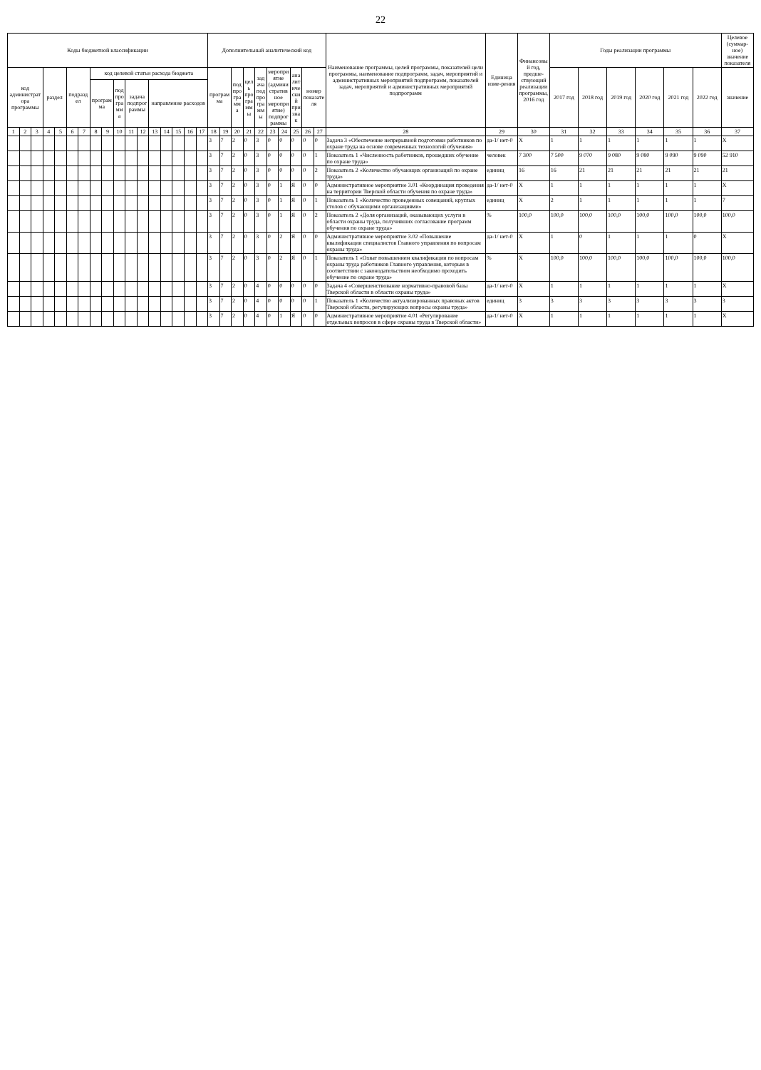22
| Коды бюджетной классификации | | | | | | | | | | | | | | | | | Дополнительный аналитический код | | | | | | | | | | Наименование программы, целей программы, показателей цели программы, наименование подпрограмм, задач, мероприятий и административных мероприятий подпрограмм, показателей задач, мероприятий и административных мероприятий подпрограмм | Единица изме-рения | Финансовый год, предше-ствующий реализации программы, 2016 год | Годы реализации программы | | | | | | Целевое (суммар-ное) значение показателя |
| --- | --- | --- | --- | --- | --- | --- | --- | --- | --- | --- | --- | --- | --- | --- | --- | --- | --- | --- | --- | --- | --- | --- | --- | --- | --- | --- | --- | --- | --- | --- | --- | --- | --- | --- | --- | --- |
| код администратора программы | | | раздел | | подраздел | | код целевой статьи расхода бюджета | | | | | | | | | | программа | | подпрограмма | цель программы | задача подпрограммы | мероприятие (административное мероприятие) подпрограммы | | аналитический признак | номер показателя | | | | | 2017 год | 2018 год | 2019 год | 2020 год | 2021 год | 2022 год | значение |
| | | | | | | | программа | | подпрограмма | задача подпрограммы | | направление расходов | | | | | | | | | | | | | | | | | | | | | | | | |
| 1 | 2 | 3 | 4 | 5 | 6 | 7 | 8 | 9 | 10 | 11 | 12 | 13 | 14 | 15 | 16 | 17 | 18 | 19 | 20 | 21 | 22 | 23 | 24 | 25 | 26 | 27 | 28 | 29 | 30 | 31 | 32 | 33 | 34 | 35 | 36 | 37 |
| | | | | | | | | | | | | | | | | | 3 | 7 | 2 | 0 | 3 | 0 | 0 | 0 | 0 | 0 | Задача 3 «Обеспечение непрерывной подготовки работников по охране труда на основе современных технологий обучения» | да-1/ нет-0 | X | 1 | 1 | 1 | 1 | 1 | 1 | X |
| | | | | | | | | | | | | | | | | | 3 | 7 | 2 | 0 | 3 | 0 | 0 | 0 | 0 | 1 | Показатель 1 «Численность работников, прошедших обучение по охране труда» | человек | 7 300 | 7 500 | 9 070 | 9 080 | 9 080 | 9 090 | 9 090 | 52 910 |
| | | | | | | | | | | | | | | | | | 3 | 7 | 2 | 0 | 3 | 0 | 0 | 0 | 0 | 2 | Показатель 2 «Количество обучающих организаций по охране труда» | единиц | 16 | 16 | 21 | 21 | 21 | 21 | 21 | 21 |
| | | | | | | | | | | | | | | | | | 3 | 7 | 2 | 0 | 3 | 0 | 1 | Я | 0 | 0 | Административное мероприятие 3.01 «Координация проведения на территории Тверской области обучения по охране труда» | да-1/ нет-0 | X | 1 | 1 | 1 | 1 | 1 | 1 | X |
| | | | | | | | | | | | | | | | | | 3 | 7 | 2 | 0 | 3 | 0 | 1 | Я | 0 | 1 | Показатель 1 «Количество проведенных совещаний, круглых столов с обучающими организациями» | единиц | X | 2 | 1 | 1 | 1 | 1 | 1 | 7 |
| | | | | | | | | | | | | | | | | | 3 | 7 | 2 | 0 | 3 | 0 | 1 | Я | 0 | 2 | Показатель 2 «Доля организаций, оказывающих услуги в области охраны труда, получивших согласование программ обучения по охране труда» | % | 100,0 | 100,0 | 100,0 | 100,0 | 100,0 | 100,0 | 100,0 | 100,0 |
| | | | | | | | | | | | | | | | | | 3 | 7 | 2 | 0 | 3 | 0 | 2 | Я | 0 | 0 | Административное мероприятие 3.02 «Повышение квалификации специалистов Главного управления по вопросам охраны труда» | да-1/ нет-0 | X | 1 | 0 | 1 | 1 | 1 | 0 | X |
| | | | | | | | | | | | | | | | | | 3 | 7 | 2 | 0 | 3 | 0 | 2 | Я | 0 | 1 | Показатель 1 «Охват повышением квалификации по вопросам охраны труда работников Главного управления, которым в соответствии с законодательством необходимо проходить обучение по охране труда» | % | X | 100,0 | 100,0 | 100,0 | 100,0 | 100,0 | 100,0 | 100,0 |
| | | | | | | | | | | | | | | | | | 3 | 7 | 2 | 0 | 4 | 0 | 0 | 0 | 0 | 0 | Задача 4 «Совершенствование нормативно-правовой базы Тверской области в области охраны труда» | да-1/ нет-0 | X | 1 | 1 | 1 | 1 | 1 | 1 | X |
| | | | | | | | | | | | | | | | | | 3 | 7 | 2 | 0 | 4 | 0 | 0 | 0 | 0 | 1 | Показатель 1 «Количество актуализированных правовых актов Тверской области, регулирующих вопросы охраны труда» | единиц | 3 | 3 | 3 | 3 | 3 | 3 | 3 | 3 |
| | | | | | | | | | | | | | | | | | 3 | 7 | 2 | 0 | 4 | 0 | 1 | Я | 0 | 0 | Административное мероприятие 4.01 «Регулирование отдельных вопросов в сфере охраны труда в Тверской области» | да-1/ нет-0 | X | 1 | 1 | 1 | 1 | 1 | 1 | X |